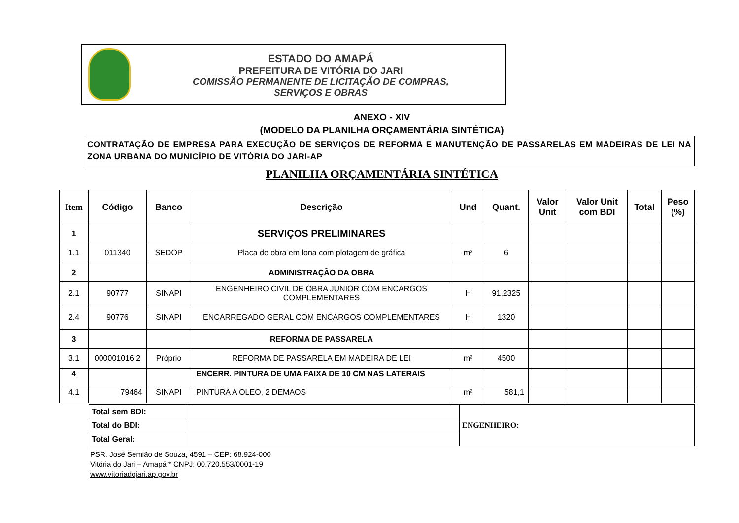ESTADO DO AMAPÁ
PREFEITURA DE VITÓRIA DO JARI
COMISSÃO PERMANENTE DE LICITAÇÃO DE COMPRAS,
SERVIÇOS E OBRAS
ANEXO - XIV
(MODELO DA PLANILHA ORÇAMENTÁRIA SINTÉTICA)
CONTRATAÇÃO DE EMPRESA PARA EXECUÇÃO DE SERVIÇOS DE REFORMA E MANUTENÇÃO DE PASSARELAS EM MADEIRAS DE LEI NA ZONA URBANA DO MUNICÍPIO DE VITÓRIA DO JARI-AP
PLANILHA ORÇAMENTÁRIA SINTÉTICA
| Item | Código | Banco | Descrição | Und | Quant. | Valor Unit | Valor Unit com BDI | Total | Peso (%) |
| --- | --- | --- | --- | --- | --- | --- | --- | --- | --- |
| 1 | | | SERVIÇOS PRELIMINARES | | | | | | |
| 1.1 | 011340 | SEDOP | Placa de obra em lona com plotagem de gráfica | m² | 6 | | | | |
| 2 | | | ADMINISTRAÇÃO DA OBRA | | | | | | |
| 2.1 | 90777 | SINAPI | ENGENHEIRO CIVIL DE OBRA JUNIOR COM ENCARGOS COMPLEMENTARES | H | 91,2325 | | | | |
| 2.4 | 90776 | SINAPI | ENCARREGADO GERAL COM ENCARGOS COMPLEMENTARES | H | 1320 | | | | |
| 3 | | | REFORMA DE PASSARELA | | | | | | |
| 3.1 | 000001016 2 | Próprio | REFORMA DE PASSARELA EM MADEIRA DE LEI | m² | 4500 | | | | |
| 4 | | | ENCERR. PINTURA DE UMA FAIXA DE 10 CM NAS LATERAIS | | | | | | |
| 4.1 | 79464 | SINAPI | PINTURA A OLEO, 2 DEMAOS | m² | 581,1 | | | | |
| Total sem BDI: | | ENGENHEIRO: |
| Total do BDI: | | |
| Total Geral: | | |
PSR. José Semião de Souza, 4591 – CEP: 68.924-000
Vitória do Jari – Amapá * CNPJ: 00.720.553/0001-19
www.vitoriadojari.ap.gov.br